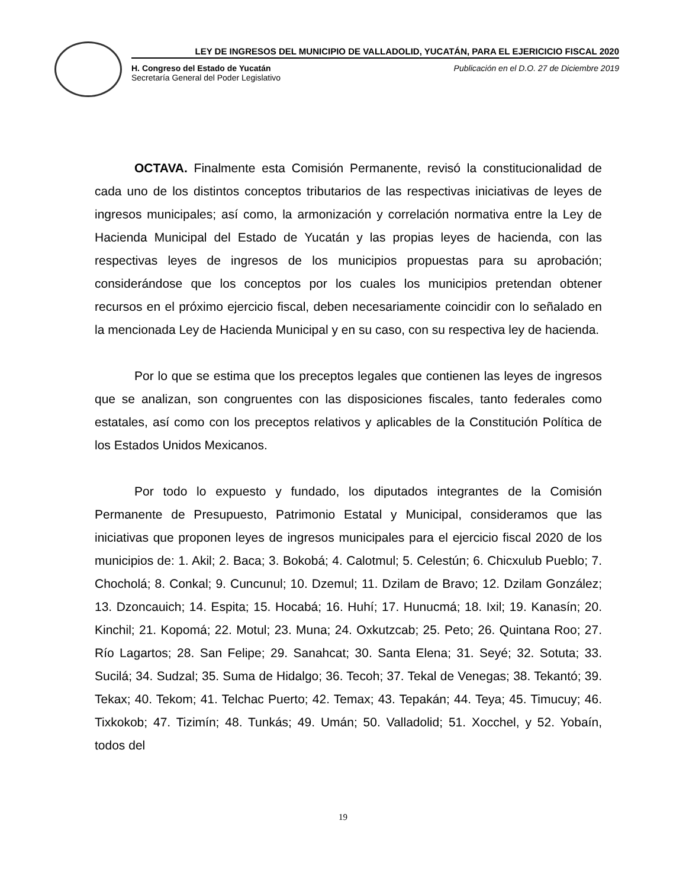LEY DE INGRESOS DEL MUNICIPIO DE VALLADOLID, YUCATÁN, PARA EL EJERICICIO FISCAL 2020
H. Congreso del Estado de Yucatán
Secretaría General del Poder Legislativo
Publicación en el D.O. 27 de Diciembre 2019
OCTAVA. Finalmente esta Comisión Permanente, revisó la constitucionalidad de cada uno de los distintos conceptos tributarios de las respectivas iniciativas de leyes de ingresos municipales; así como, la armonización y correlación normativa entre la Ley de Hacienda Municipal del Estado de Yucatán y las propias leyes de hacienda, con las respectivas leyes de ingresos de los municipios propuestas para su aprobación; considerándose que los conceptos por los cuales los municipios pretendan obtener recursos en el próximo ejercicio fiscal, deben necesariamente coincidir con lo señalado en la mencionada Ley de Hacienda Municipal y en su caso, con su respectiva ley de hacienda.
Por lo que se estima que los preceptos legales que contienen las leyes de ingresos que se analizan, son congruentes con las disposiciones fiscales, tanto federales como estatales, así como con los preceptos relativos y aplicables de la Constitución Política de los Estados Unidos Mexicanos.
Por todo lo expuesto y fundado, los diputados integrantes de la Comisión Permanente de Presupuesto, Patrimonio Estatal y Municipal, consideramos que las iniciativas que proponen leyes de ingresos municipales para el ejercicio fiscal 2020 de los municipios de: 1. Akil; 2. Baca; 3. Bokobá; 4. Calotmul; 5. Celestún; 6. Chicxulub Pueblo; 7. Chocholá; 8. Conkal; 9. Cuncunul; 10. Dzemul; 11. Dzilam de Bravo; 12. Dzilam González; 13. Dzoncauich; 14. Espita; 15. Hocabá; 16. Huhí; 17. Hunucmá; 18. Ixil; 19. Kanasín; 20. Kinchil; 21. Kopomá; 22. Motul; 23. Muna; 24. Oxkutzcab; 25. Peto; 26. Quintana Roo; 27. Río Lagartos; 28. San Felipe; 29. Sanahcat; 30. Santa Elena; 31. Seyé; 32. Sotuta; 33. Sucilá; 34. Sudzal; 35. Suma de Hidalgo; 36. Tecoh; 37. Tekal de Venegas; 38. Tekantó; 39. Tekax; 40. Tekom; 41. Telchac Puerto; 42. Temax; 43. Tepakán; 44. Teya; 45. Timucuy; 46. Tixkokob; 47. Tizimín; 48. Tunkás; 49. Umán; 50. Valladolid; 51. Xocchel, y 52. Yobaín, todos del
19